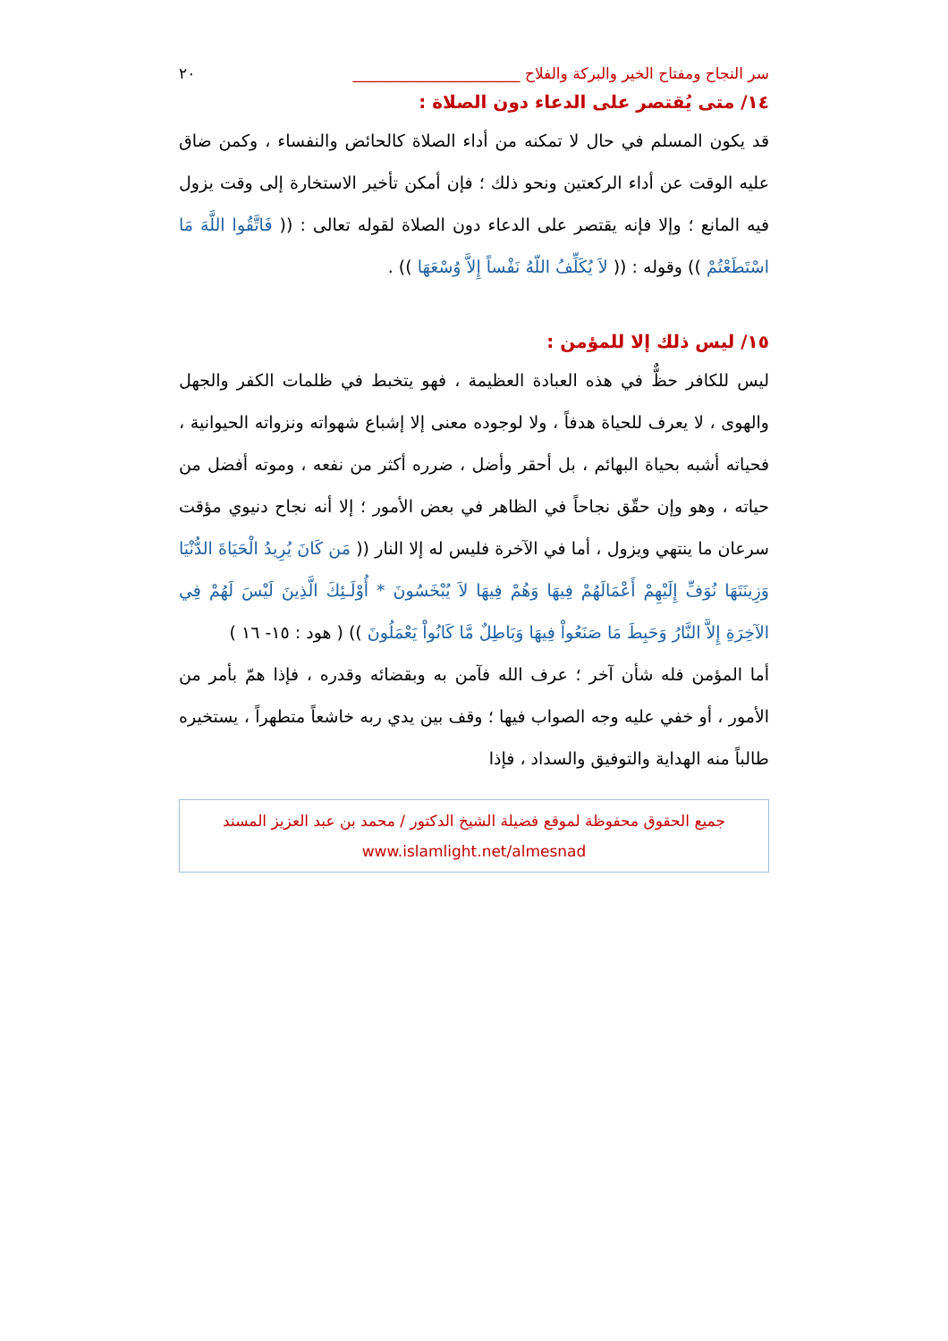سر النجاح ومفتاح الخير والبركة والفلاح ______________________ ٢٠
١٤/ متى يُقتصر على الدعاء دون الصلاة :
قد يكون المسلم في حال لا تمكنه من أداء الصلاة كالحائض والنفساء ، وكمن ضاق عليه الوقت عن أداء الركعتين ونحو ذلك ؛ فإن أمكن تأخير الاستخارة إلى وقت يزول فيه المانع ؛ وإلا فإنه يقتصر على الدعاء دون الصلاة لقوله تعالى : (( فَاتَّقُوا اللَّهَ مَا اسْتَطَعْتُمْ )) وقوله : (( لاَ يُكَلِّفُ اللّهُ نَفْساً إِلاَّ وُسْعَهَا )) .
١٥/ ليس ذلك إلا للمؤمن :
ليس للكافر حظٌّ في هذه العبادة العظيمة ، فهو يتخبط في ظلمات الكفر والجهل والهوى ، لا يعرف للحياة هدفاً ، ولا لوجوده معنى إلا إشباع شهواته ونزواته الحيوانية ، فحياته أشبه بحياة البهائم ، بل أحقر وأضل ، ضرره أكثر من نفعه ، وموته أفضل من حياته ، وهو وإن حقّق نجاحاً في الظاهر في بعض الأمور ؛ إلا أنه نجاح دنيوي مؤقت سرعان ما ينتهي ويزول ، أما في الآخرة فليس له إلا النار (( مَن كَانَ يُرِيدُ الْحَيَاةَ الدُّنْيَا وَزِينَتَهَا نُوَفِّ إِلَيْهِمْ أَعْمَالَهُمْ فِيهَا وَهُمْ فِيهَا لاَ يُبْخَسُونَ * أُوْلَـئِكَ الَّذِينَ لَيْسَ لَهُمْ فِي الآخِرَةِ إِلاَّ النَّارُ وَحَبِطَ مَا صَنَعُواْ فِيهَا وَبَاطِلٌ مَّا كَانُواْ يَعْمَلُونَ )) ( هود : ١٥- ١٦ )
أما المؤمن فله شأن آخر ؛ عرف الله فآمن به وبقضائه وقدره ، فإذا همّ بأمر من الأمور ، أو خفي عليه وجه الصواب فيها ؛ وقف بين يدي ربه خاشعاً متطهراً ، يستخيره طالباً منه الهداية والتوفيق والسداد ، فإذا
جميع الحقوق محفوظة لموقع فضيلة الشيخ الدكتور / محمد بن عبد العزيز المسند
www.islamlight.net/almesnad